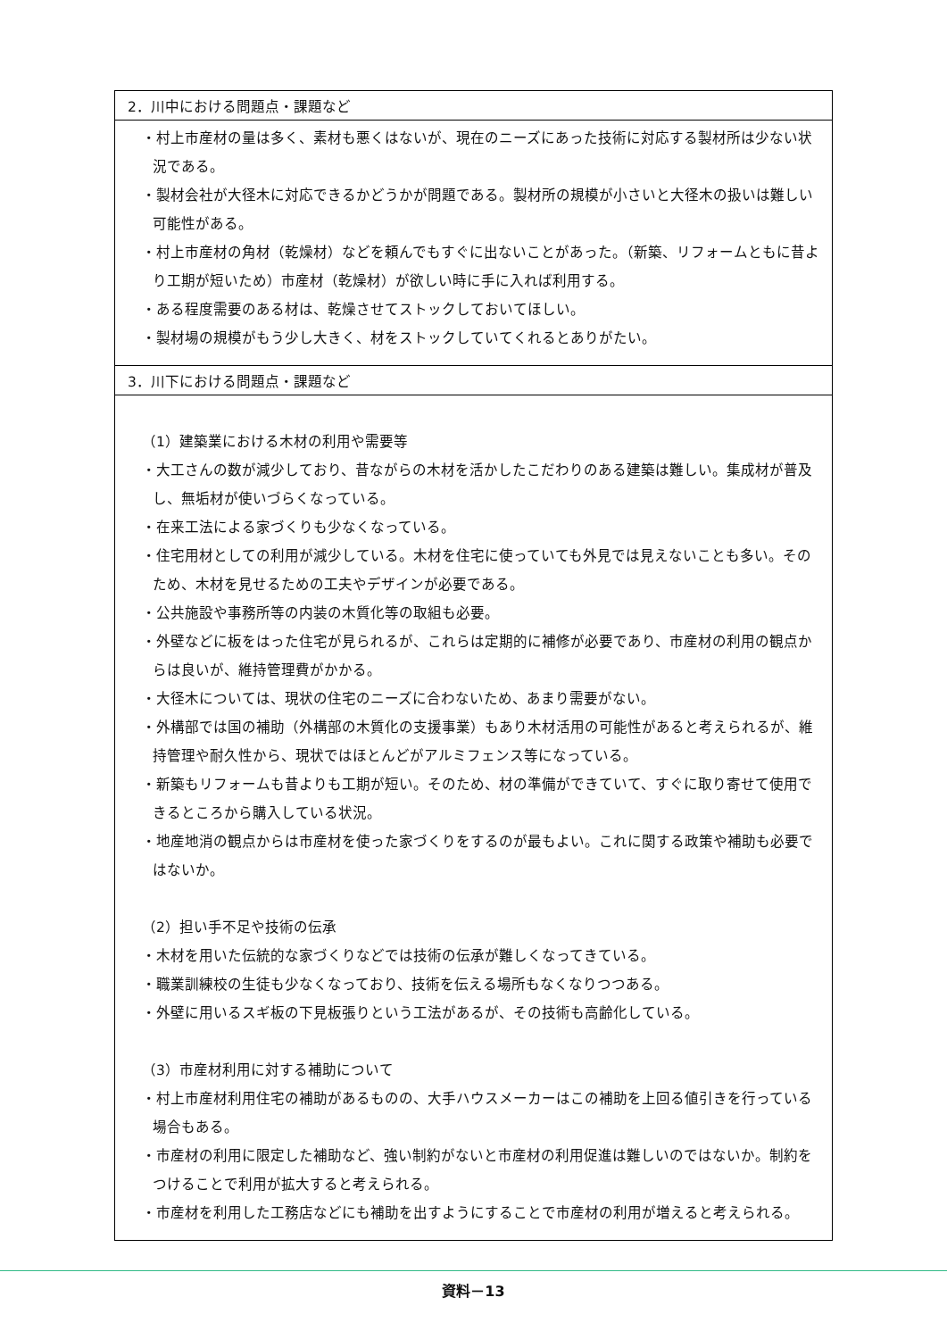| 2．川中における問題点・課題など |
| --- |
| ・村上市産材の量は多く、素材も悪くはないが、現在のニーズにあった技術に対応する製材所は少ない状況である。 ・製材会社が大径木に対応できるかどうかが問題である。製材所の規模が小さいと大径木の扱いは難しい可能性がある。 ・村上市産材の角材（乾燥材）などを頼んでもすぐに出ないことがあった。（新築、リフォームともに昔より工期が短いため）市産材（乾燥材）が欲しい時に手に入れば利用する。 ・ある程度需要のある材は、乾燥させてストックしておいてほしい。 ・製材場の規模がもう少し大きく、材をストックしていてくれるとありがたい。 |
| 3．川下における問題点・課題など |
| （1）建築業における木材の利用や需要等 ・大工さんの数が減少しており、昔ながらの木材を活かしたこだわりのある建築は難しい。集成材が普及し、無垢材が使いづらくなっている。 ・在来工法による家づくりも少なくなっている。 ・住宅用材としての利用が減少している。木材を住宅に使っていても外見では見えないことも多い。そのため、木材を見せるための工夫やデザインが必要である。 ・公共施設や事務所等の内装の木質化等の取組も必要。 ・外壁などに板をはった住宅が見られるが、これらは定期的に補修が必要であり、市産材の利用の観点からは良いが、維持管理費がかかる。 ・大径木については、現状の住宅のニーズに合わないため、あまり需要がない。 ・外構部では国の補助（外構部の木質化の支援事業）もあり木材活用の可能性があると考えられるが、維持管理や耐久性から、現状ではほとんどがアルミフェンス等になっている。 ・新築もリフォームも昔よりも工期が短い。そのため、材の準備ができていて、すぐに取り寄せて使用できるところから購入している状況。 ・地産地消の観点からは市産材を使った家づくりをするのが最もよい。これに関する政策や補助も必要ではないか。 （2）担い手不足や技術の伝承 ・木材を用いた伝統的な家づくりなどでは技術の伝承が難しくなってきている。 ・職業訓練校の生徒も少なくなっており、技術を伝える場所もなくなりつつある。 ・外壁に用いるスギ板の下見板張りという工法があるが、その技術も高齢化している。 （3）市産材利用に対する補助について ・村上市産材利用住宅の補助があるものの、大手ハウスメーカーはこの補助を上回る値引きを行っている場合もある。 ・市産材の利用に限定した補助など、強い制約がないと市産材の利用促進は難しいのではないか。制約をつけることで利用が拡大すると考えられる。 ・市産材を利用した工務店などにも補助を出すようにすることで市産材の利用が増えると考えられる。 |
資料－13